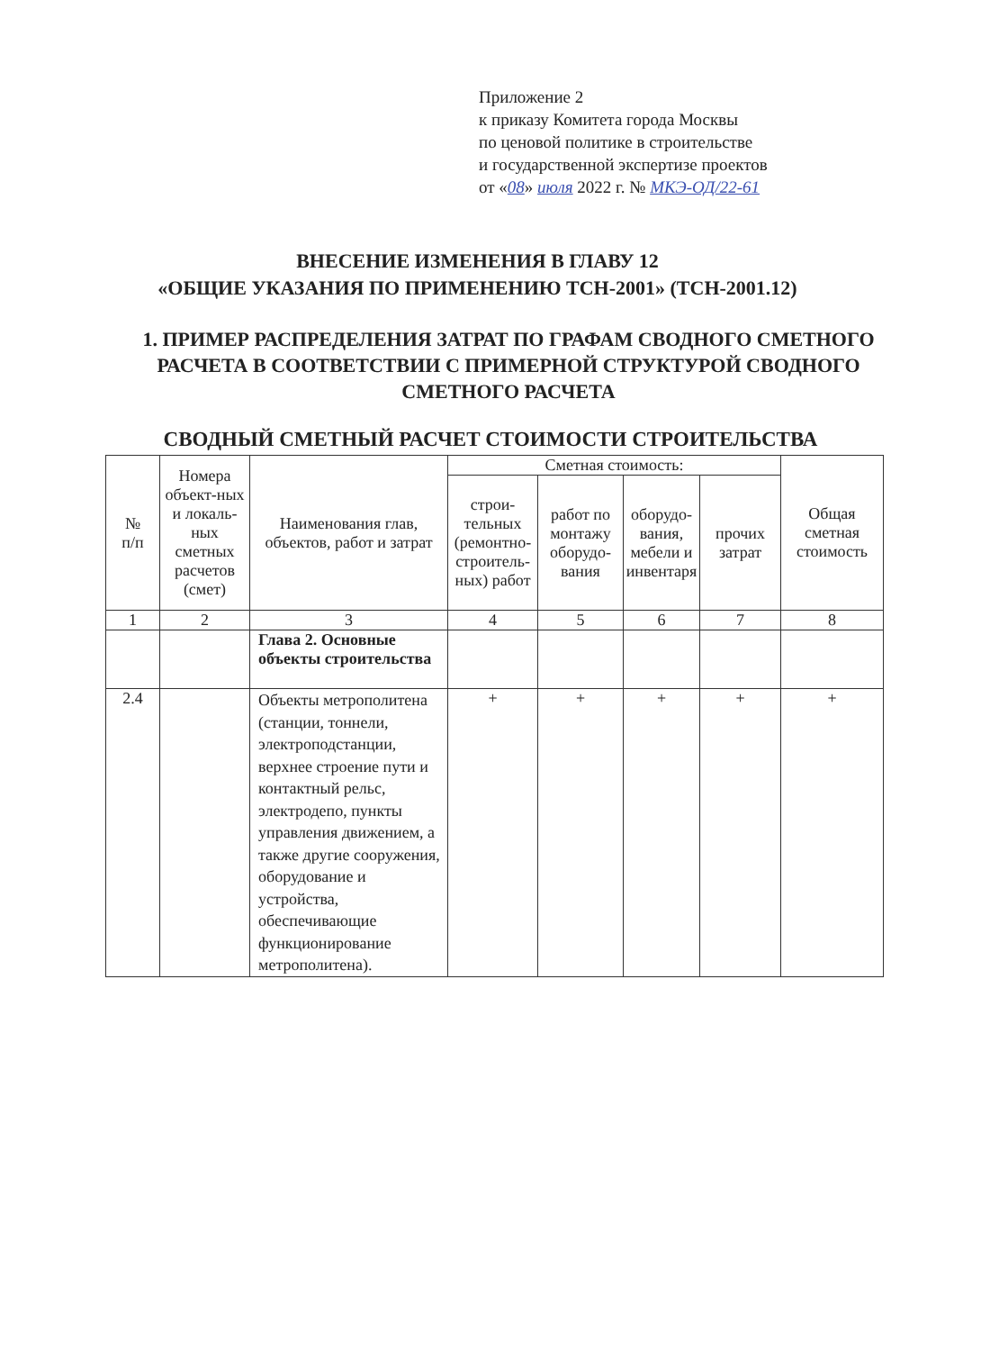Приложение 2
к приказу Комитета города Москвы
по ценовой политике в строительстве
и государственной экспертизе проектов
от «08» июля 2022 г. № МКЭ-ОД/22-61
ВНЕСЕНИЕ ИЗМЕНЕНИЯ В ГЛАВУ 12
«ОБЩИЕ УКАЗАНИЯ ПО ПРИМЕНЕНИЮ ТСН-2001» (ТСН-2001.12)
1. ПРИМЕР РАСПРЕДЕЛЕНИЯ ЗАТРАТ ПО ГРАФАМ СВОДНОГО СМЕТНОГО РАСЧЕТА В СООТВЕТСТВИИ С ПРИМЕРНОЙ СТРУКТУРОЙ СВОДНОГО СМЕТНОГО РАСЧЕТА
СВОДНЫЙ СМЕТНЫЙ РАСЧЕТ СТОИМОСТИ СТРОИТЕЛЬСТВА
| № п/п | Номера объект-ных и локаль-ных сметных расчетов (смет) | Наименования глав, объектов, работ и затрат | Сметная стоимость: | | | | Общая сметная стоимость |
| --- | --- | --- | --- | --- | --- | --- | --- |
| | | | строи-тельных (ремонтно-строитель-ных) работ | работ по монтажу оборудо-вания | оборудо-вания, мебели и инвентаря | прочих затрат | |
| 1 | 2 | 3 | 4 | 5 | 6 | 7 | 8 |
| | | Глава 2. Основные объекты строительства | | | | | |
| 2.4 | | Объекты метрополитена (станции, тоннели, электроподстанции, верхнее строение пути и контактный рельс, электродепо, пункты управления движением, а также другие сооружения, оборудование и устройства, обеспечивающие функционирование метрополитена). | + | + | + | + | + |